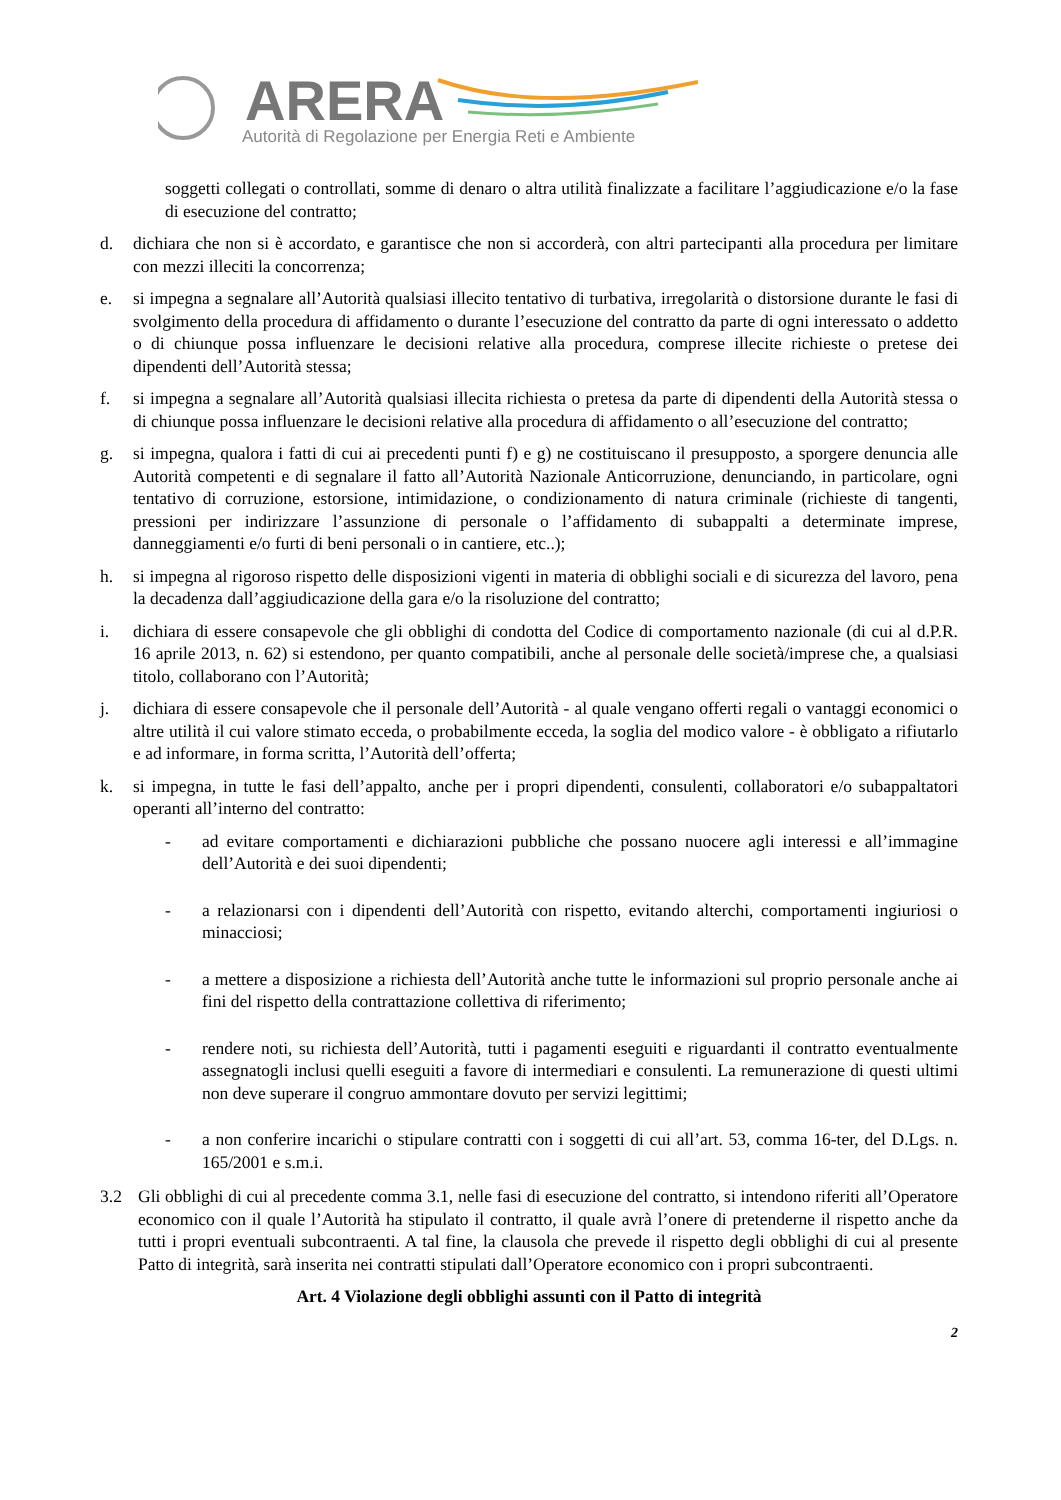ARERA
Autorità di Regolazione per Energia Reti e Ambiente
soggetti collegati o controllati, somme di denaro o altra utilità finalizzate a facilitare l’aggiudicazione e/o la fase di esecuzione del contratto;
d. dichiara che non si è accordato, e garantisce che non si accorderà, con altri partecipanti alla procedura per limitare con mezzi illeciti la concorrenza;
e. si impegna a segnalare all’Autorità qualsiasi illecito tentativo di turbativa, irregolarità o distorsione durante le fasi di svolgimento della procedura di affidamento o durante l’esecuzione del contratto da parte di ogni interessato o addetto o di chiunque possa influenzare le decisioni relative alla procedura, comprese illecite richieste o pretese dei dipendenti dell’Autorità stessa;
f. si impegna a segnalare all’Autorità qualsiasi illecita richiesta o pretesa da parte di dipendenti della Autorità stessa o di chiunque possa influenzare le decisioni relative alla procedura di affidamento o all’esecuzione del contratto;
g. si impegna, qualora i fatti di cui ai precedenti punti f) e g) ne costituiscano il presupposto, a sporgere denuncia alle Autorità competenti e di segnalare il fatto all’Autorità Nazionale Anticorruzione, denunciando, in particolare, ogni tentativo di corruzione, estorsione, intimidazione, o condizionamento di natura criminale (richieste di tangenti, pressioni per indirizzare l’assunzione di personale o l’affidamento di subappalti a determinate imprese, danneggiamenti e/o furti di beni personali o in cantiere, etc..);
h. si impegna al rigoroso rispetto delle disposizioni vigenti in materia di obblighi sociali e di sicurezza del lavoro, pena la decadenza dall’aggiudicazione della gara e/o la risoluzione del contratto;
i. dichiara di essere consapevole che gli obblighi di condotta del Codice di comportamento nazionale (di cui al d.P.R. 16 aprile 2013, n. 62) si estendono, per quanto compatibili, anche al personale delle società/imprese che, a qualsiasi titolo, collaborano con l’Autorità;
j. dichiara di essere consapevole che il personale dell’Autorità - al quale vengano offerti regali o vantaggi economici o altre utilità il cui valore stimato ecceda, o probabilmente ecceda, la soglia del modico valore - è obbligato a rifiutarlo e ad informare, in forma scritta, l’Autorità dell’offerta;
k. si impegna, in tutte le fasi dell’appalto, anche per i propri dipendenti, consulenti, collaboratori e/o subappaltatori operanti all’interno del contratto:
- ad evitare comportamenti e dichiarazioni pubbliche che possano nuocere agli interessi e all’immagine dell’Autorità e dei suoi dipendenti;
- a relazionarsi con i dipendenti dell’Autorità con rispetto, evitando alterchi, comportamenti ingiuriosi o minacciosi;
- a mettere a disposizione a richiesta dell’Autorità anche tutte le informazioni sul proprio personale anche ai fini del rispetto della contrattazione collettiva di riferimento;
- rendere noti, su richiesta dell’Autorità, tutti i pagamenti eseguiti e riguardanti il contratto eventualmente assegnatogli inclusi quelli eseguiti a favore di intermediari e consulenti. La remunerazione di questi ultimi non deve superare il congruo ammontare dovuto per servizi legittimi;
- a non conferire incarichi o stipulare contratti con i soggetti di cui all’art. 53, comma 16-ter, del D.Lgs. n. 165/2001 e s.m.i.
3.2 Gli obblighi di cui al precedente comma 3.1, nelle fasi di esecuzione del contratto, si intendono riferiti all’Operatore economico con il quale l’Autorità ha stipulato il contratto, il quale avrà l’onere di pretenderne il rispetto anche da tutti i propri eventuali subcontraenti. A tal fine, la clausola che prevede il rispetto degli obblighi di cui al presente Patto di integrità, sarà inserita nei contratti stipulati dall’Operatore economico con i propri subcontraenti.
Art. 4 Violazione degli obblighi assunti con il Patto di integrità
2